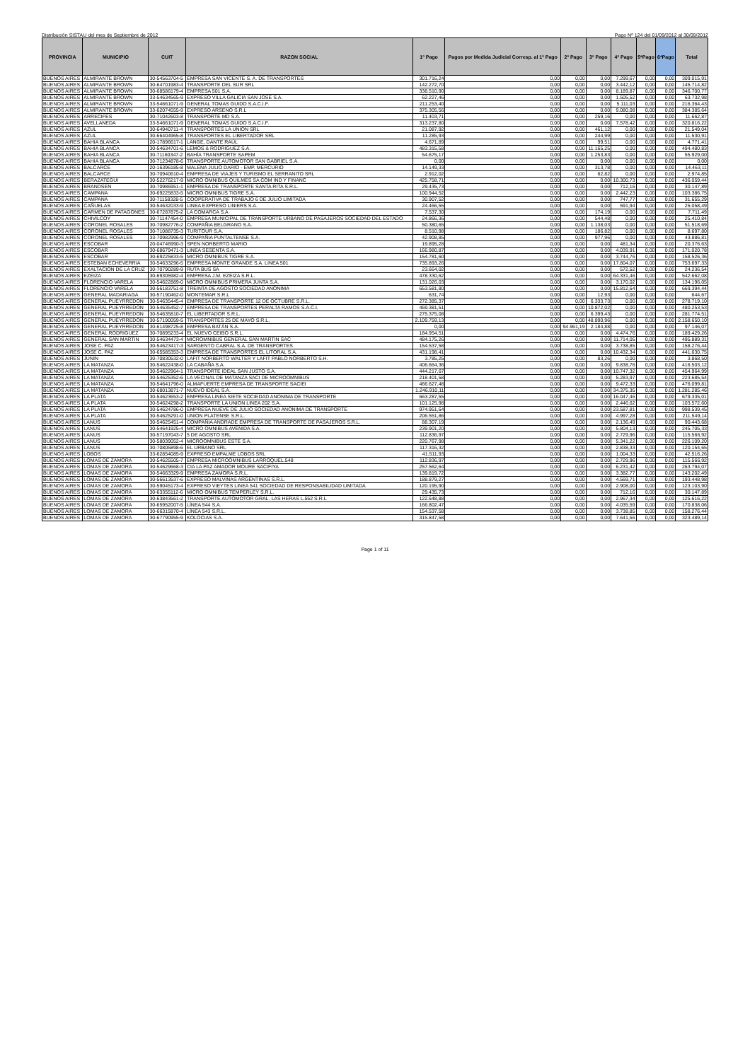Distribución SISTAU del mes de Septiembre de 2012 Pago Nº 124 del 01/09/2012 al 30/09/2012
| PROVINCIA | MUNICIPIO | CUIT | RAZON SOCIAL | 1º Pago | Pagos por Medida Judicial Corresp. al 1º Pago | 2º Pago | 3º Pago | 4º Pago | 5*Pago | 6*Pago | Total |
| --- | --- | --- | --- | --- | --- | --- | --- | --- | --- | --- | --- |
| BUENOS AIRES | ALMIRANTE BROWN | 30-54563704-5 | EMPRESA SAN VICENTE S. A. DE TRANSPORTES | 301.716,24 | 0,00 | 0,00 | 0,00 | 7.299,67 | 0,00 | 0,00 | 309.015,91 |
| BUENOS AIRES | ALMIRANTE BROWN | 30-64701983-4 | TRANSPORTE DEL SUR SRL | 142.272,70 | 0,00 | 0,00 | 0,00 | 3.442,12 | 0,00 | 0,00 | 145.714,82 |
| BUENOS AIRES | ALMIRANTE BROWN | 30-68586179-4 | EMPRESA 501 S.A. | 338.510,90 | 0,00 | 0,00 | 0,00 | 8.189,87 | 0,00 | 0,00 | 346.700,77 |
| BUENOS AIRES | ALMIRANTE BROWN | 33-54634565-9 | EXPRESO VILLA GALICIA SAN JOSE S.A. | 62.227,46 | 0,00 | 0,00 | 0,00 | 1.505,52 | 0,00 | 0,00 | 63.732,98 |
| BUENOS AIRES | ALMIRANTE BROWN | 33-54661071-9 | GENERAL TOMAS GUIDO S.A.C.I.F. | 211.253,40 | 0,00 | 0,00 | 0,00 | 5.111,03 | 0,00 | 0,00 | 216.364,43 |
| BUENOS AIRES | ALMIRANTE BROWN | 33-62074555-9 | EXPRESO ARSENO S.R.L | 375.305,56 | 0,00 | 0,00 | 0,00 | 9.080,08 | 0,00 | 0,00 | 384.385,64 |
| BUENOS AIRES | ARRECIFES | 30-71042603-8 | TRANSPORTE MD S.A. | 11.403,71 | 0,00 | 0,00 | 259,16 | 0,00 | 0,00 | 0,00 | 11.662,87 |
| BUENOS AIRES | AVELLANEDA | 33-54661071-9 | GENERAL TOMAS GUIDO S.A.C.I.F. | 313.237,80 | 0,00 | 0,00 | 0,00 | 7.578,42 | 0,00 | 0,00 | 320.816,22 |
| BUENOS AIRES | AZUL | 30-64940711-4 | TRANSPORTES LA UNION SRL | 21.087,92 | 0,00 | 0,00 | 461,12 | 0,00 | 0,00 | 0,00 | 21.549,04 |
| BUENOS AIRES | AZUL | 30-66404965-8 | TRANSPORTES EL LIBERTADOR SRL | 11.285,93 | 0,00 | 0,00 | 244,99 | 0,00 | 0,00 | 0,00 | 11.530,91 |
| BUENOS AIRES | BAHIA BLANCA | 20-17896617-1 | LANGE, DANTE RAÚL | 4.671,89 | 0,00 | 0,00 | 99,51 | 0,00 | 0,00 | 0,00 | 4.771,41 |
| BUENOS AIRES | BAHIA BLANCA | 30-54634701-6 | LEMOS & RODRIGUEZ S.A. | 483.315,58 | 0,00 | 0,00 | 11.165,25 | 0,00 | 0,00 | 0,00 | 494.480,83 |
| BUENOS AIRES | BAHIA BLANCA | 30-71160347-2 | BAHÍA TRANSPORTE SAPEM | 54.675,17 | 0,00 | 0,00 | 1.253,83 | 0,00 | 0,00 | 0,00 | 55.929,00 |
| BUENOS AIRES | BAHIA BLANCA | 30-71234878-6 | TRANSPORTE AUTOMOTOR SAN GABRIEL S.A. | 0,00 | 0,00 | 0,00 | 0,00 | 0,00 | 0,00 | 0,00 | 0,00 |
| BUENOS AIRES | BALCARCE | 20-16396185-8 | MALENA JULIO DARÍO - EMP. MERCURIO | 14.149,33 | 0,00 | 0,00 | 313,78 | 0,00 | 0,00 | 0,00 | 14.463,11 |
| BUENOS AIRES | BALCARCE | 30-70940610-4 | EMPRESA DE VIAJES Y TURISMO EL SERRANITO SRL | 2.912,02 | 0,00 | 0,00 | 62,82 | 0,00 | 0,00 | 0,00 | 2.974,85 |
| BUENOS AIRES | BERAZATEGUI | 30-52276217-9 | MICRO OMNIBUS QUILMES SA COM IND Y FINANC | 425.758,71 | 0,00 | 0,00 | 0,00 | 10.300,73 | 0,00 | 0,00 | 436.059,44 |
| BUENOS AIRES | BRANDSEN | 30-70986951-1 | EMPRESA DE TRANSPORTE SANTA RITA S.R.L. | 29.435,73 | 0,00 | 0,00 | 0,00 | 712,16 | 0,00 | 0,00 | 30.147,89 |
| BUENOS AIRES | CAMPANA | 30-69225833-5 | MICRO OMNIBUS TIGRE S.A. | 100.944,52 | 0,00 | 0,00 | 0,00 | 2.442,23 | 0,00 | 0,00 | 103.386,75 |
| BUENOS AIRES | CAMPANA | 30-71158328-5 | COOPERATIVA DE TRABAJO 6 DE JULIO LIMITADA | 30.907,52 | 0,00 | 0,00 | 0,00 | 747,77 | 0,00 | 0,00 | 31.655,29 |
| BUENOS AIRES | CAÑUELAS | 30-54632033-9 | LINEA EXPRESO LINIERS S.A. | 24.466,55 | 0,00 | 0,00 | 0,00 | 591,94 | 0,00 | 0,00 | 25.058,49 |
| BUENOS AIRES | CARMEN DE PATAGONES | 30-67287875-2 | LA COMARCA S.A | 7.537,30 | 0,00 | 0,00 | 174,19 | 0,00 | 0,00 | 0,00 | 7.711,49 |
| BUENOS AIRES | CHIVILCOY | 30-71147454-0 | EMPRESA MUNICIPAL DE TRANSPORTE URBANO DE PASAJEROS SOCIEDAD DEL ESTADO | 24.866,36 | 0,00 | 0,00 | 544,48 | 0,00 | 0,00 | 0,00 | 25.410,84 |
| BUENOS AIRES | CORONEL ROSALES | 30-70982776-2 | COMPAÑIA BELGRANO S.A. | 50.380,65 | 0,00 | 0,00 | 1.138,03 | 0,00 | 0,00 | 0,00 | 51.518,69 |
| BUENOS AIRES | CORONEL ROSALES | 30-71088735-3 | TURITOUR S.A. | 8.510,98 | 0,00 | 0,00 | 186,82 | 0,00 | 0,00 | 0,00 | 8.697,80 |
| BUENOS AIRES | CORONEL ROSALES | 33-70982996-9 | COMPAÑIA PUNTALTENSE S.A. | 42.908,85 | 0,00 | 0,00 | 977,96 | 0,00 | 0,00 | 0,00 | 43.886,81 |
| BUENOS AIRES | ESCOBAR | 20-04746990-3 | SPEN NORBERTO MARIO | 19.895,28 | 0,00 | 0,00 | 0,00 | 481,34 | 0,00 | 0,00 | 20.376,63 |
| BUENOS AIRES | ESCOBAR | 30-68679471-3 | LINEA SESENTA S.A. | 166.980,87 | 0,00 | 0,00 | 0,00 | 4.039,91 | 0,00 | 0,00 | 171.020,78 |
| BUENOS AIRES | ESCOBAR | 30-69225833-5 | MICRO OMNIBUS TIGRE S.A. | 154.781,60 | 0,00 | 0,00 | 0,00 | 3.744,76 | 0,00 | 0,00 | 158.526,36 |
| BUENOS AIRES | ESTEBAN ECHEVERRIA | 30-54633296-5 | EMPRESA MONTE GRANDE S.A. LINEA 501 | 735.893,26 | 0,00 | 0,00 | 0,00 | 17.804,07 | 0,00 | 0,00 | 753.697,33 |
| BUENOS AIRES | EXALTACION DE LA CRUZ | 30-70790289-9 | RUTA BUS SA | 23.664,02 | 0,00 | 0,00 | 0,00 | 572,52 | 0,00 | 0,00 | 24.236,54 |
| BUENOS AIRES | EZEIZA | 30-69305982-4 | EMPRESA J.M. EZEIZA S.R.L. | 478.330,62 | 0,00 | 0,00 | 0,00 | 64.331,46 | 0,00 | 0,00 | 542.662,08 |
| BUENOS AIRES | FLORENCIO VARELA | 30-54622889-0 | MICRO OMNIBUS PRIMERA JUNTA S.A. | 131.026,03 | 0,00 | 0,00 | 0,00 | 3.170,02 | 0,00 | 0,00 | 134.196,05 |
| BUENOS AIRES | FLORENCIO VARELA | 30-56183751-8 | TREINTA DE AGOSTO SOCIEDAD ANÓNIMA | 653.581,80 | 0,00 | 0,00 | 0,00 | 15.812,64 | 0,00 | 0,00 | 669.394,44 |
| BUENOS AIRES | GENERAL MADARIAGA | 30-57190462-0 | MONTEMAR S.R.L | 631,74 | 0,00 | 0,00 | 12,93 | 0,00 | 0,00 | 0,00 | 644,67 |
| BUENOS AIRES | GENERAL PUEYRREDON | 30-54635445-4 | EMPRESA DE TRANSPORTE 12 DE OCTUBRE S.R.L. | 272.385,37 | 0,00 | 0,00 | 6.333,73 | 0,00 | 0,00 | 0,00 | 278.719,10 |
| BUENOS AIRES | GENERAL PUEYRREDON | 30-54635452-7 | EMPRESA DE TRANSPORTES PERALTA RAMOS S.A.C.I. | 469.381,51 | 0,00 | 0,00 | 10.872,02 | 0,00 | 0,00 | 0,00 | 480.253,53 |
| BUENOS AIRES | GENERAL PUEYRREDON | 30-54635810-7 | EL LIBERTADOR S.R.L. | 275.375,08 | 0,00 | 0,00 | 6.399,43 | 0,00 | 0,00 | 0,00 | 281.774,51 |
| BUENOS AIRES | GENERAL PUEYRREDON | 30-57190059-5 | TRANSPORTES 25 DE MAYO S.R.L. | 2.109.759,13 | 0,00 | 0,00 | 48.890,96 | 0,00 | 0,00 | 0,00 | 2.158.650,10 |
| BUENOS AIRES | GENERAL PUEYRREDON | 30-61498725-8 | EMPRESA BATÁN S.A. | 0,00 | 0,00 | 94.961,19 | 2.184,88 | 0,00 | 0,00 | 0,00 | 97.146,07 |
| BUENOS AIRES | GENERAL RODRIGUEZ | 30-70895233-4 | EL NUEVO CEIBO S.R.L. | 184.954,51 | 0,00 | 0,00 | 0,00 | 4.474,76 | 0,00 | 0,00 | 189.429,26 |
| BUENOS AIRES | GENERAL SAN MARTIN | 30-54634473-4 | MICROMNIBUS GENERAL SAN MARTIN SAC | 484.175,26 | 0,00 | 0,00 | 0,00 | 11.714,05 | 0,00 | 0,00 | 495.889,31 |
| BUENOS AIRES | JOSE C. PAZ | 30-54623417-3 | SARGENTO CABRAL S.A. DE TRANSPORTES | 154.537,58 | 0,00 | 0,00 | 0,00 | 3.738,85 | 0,00 | 0,00 | 158.276,44 |
| BUENOS AIRES | JOSE C. PAZ | 30-65585353-3 | EMPRESA DE TRANSPORTES EL LITORAL S.A. | 431.198,41 | 0,00 | 0,00 | 0,00 | 10.432,34 | 0,00 | 0,00 | 441.630,75 |
| BUENOS AIRES | JUNIN | 30-70830532-0 | LAFIT NORBERTO WALTER Y LAFIT PABLO NORBERTO S.H. | 3.785,25 | 0,00 | 0,00 | 83,26 | 0,00 | 0,00 | 0,00 | 3.868,50 |
| BUENOS AIRES | LA MATANZA | 30-54622438-0 | LA CABAÑA S.A. | 406.664,36 | 0,00 | 0,00 | 0,00 | 9.838,76 | 0,00 | 0,00 | 416.503,12 |
| BUENOS AIRES | LA MATANZA | 30-54622964-1 | TRANSPORTE IDEAL SAN JUSTO S.A. | 444.217,67 | 0,00 | 0,00 | 0,00 | 10.747,32 | 0,00 | 0,00 | 454.964,99 |
| BUENOS AIRES | LA MATANZA | 30-54625352-6 | LA VECINAL DE MATANZA SACI DE MICROOMNIBUS | 218.401,58 | 0,00 | 0,00 | 0,00 | 5.283,97 | 0,00 | 0,00 | 223.685,54 |
| BUENOS AIRES | LA MATANZA | 30-54641796-0 | ALMAFUERTE EMPRESA DE TRANSPORTE SACIEI | 466.627,48 | 0,00 | 0,00 | 0,00 | 9.472,33 | 0,00 | 0,00 | 476.099,81 |
| BUENOS AIRES | LA MATANZA | 30-68013871-7 | NUEVO IDEAL S.A. | 1.246.910,11 | 0,00 | 0,00 | 0,00 | 34.375,35 | 0,00 | 0,00 | 1.281.285,46 |
| BUENOS AIRES | LA PLATA | 30-54623653-2 | EMPRESA LINEA SIETE SOCIEDAD ANONIMA DE TRANSPORTE | 663.287,55 | 0,00 | 0,00 | 0,00 | 16.047,46 | 0,00 | 0,00 | 679.335,01 |
| BUENOS AIRES | LA PLATA | 30-54624298-2 | TRANSPORTE LA UNION LINEA 202 S.A. | 101.125,98 | 0,00 | 0,00 | 0,00 | 2.446,62 | 0,00 | 0,00 | 103.572,60 |
| BUENOS AIRES | LA PLATA | 30-54624786-0 | EMPRESA NUEVE DE JULIO SOCIEDAD ANONIMA DE TRANSPORTE | 974.951,64 | 0,00 | 0,00 | 0,00 | 23.587,81 | 0,00 | 0,00 | 998.539,45 |
| BUENOS AIRES | LA PLATA | 30-54625291-0 | UNION PLATENSE S.R.L. | 206.551,86 | 0,00 | 0,00 | 0,00 | 4.997,28 | 0,00 | 0,00 | 211.549,14 |
| BUENOS AIRES | LANUS | 30-54625451-4 | COMPAÑIA ANDRADE EMPRESA DE TRANSPORTE DE PASAJEROS S.R.L. | 88.307,19 | 0,00 | 0,00 | 0,00 | 2.136,49 | 0,00 | 0,00 | 90.443,68 |
| BUENOS AIRES | LANUS | 30-54641925-4 | MICRO OMNIBUS AVENIDA S.A. | 239.901,20 | 0,00 | 0,00 | 0,00 | 5.804,13 | 0,00 | 0,00 | 245.705,33 |
| BUENOS AIRES | LANUS | 30-57197043-7 | 5 DE AGOSTO SRL | 112.836,97 | 0,00 | 0,00 | 0,00 | 2.729,96 | 0,00 | 0,00 | 115.566,92 |
| BUENOS AIRES | LANUS | 30-58039052-4 | MICROOMNIBUS ESTE S.A. | 220.767,98 | 0,00 | 0,00 | 0,00 | 5.341,22 | 0,00 | 0,00 | 226.109,20 |
| BUENOS AIRES | LANUS | 30-70805898-6 | EL URBANO SRL | 117.316,32 | 0,00 | 0,00 | 0,00 | 2.838,33 | 0,00 | 0,00 | 120.154,65 |
| BUENOS AIRES | LOBOS | 33-62854085-9 | EXPRESO EMPALME LOBOS SRL | 41.511,93 | 0,00 | 0,00 | 0,00 | 1.004,33 | 0,00 | 0,00 | 42.516,26 |
| BUENOS AIRES | LOMAS DE ZAMORA | 30-54625505-7 | EMPRESA MICROOMNIBUS LARROQUEL.548 | 112.836,97 | 0,00 | 0,00 | 0,00 | 2.729,96 | 0,00 | 0,00 | 115.566,92 |
| BUENOS AIRES | LOMAS DE ZAMORA | 30-54629668-3 | CIA LA PAZ AMADOR MOURE SACIFIYA | 257.562,64 | 0,00 | 0,00 | 0,00 | 6.231,42 | 0,00 | 0,00 | 263.794,07 |
| BUENOS AIRES | LOMAS DE ZAMORA | 30-54663329-9 | EMPRESA ZAMORA S.R.L. | 139.819,72 | 0,00 | 0,00 | 0,00 | 3.382,77 | 0,00 | 0,00 | 143.202,49 |
| BUENOS AIRES | LOMAS DE ZAMORA | 30-56613537-6 | EXPRESO MALVINAS ARGENTINAS S.R.L. | 188.879,27 | 0,00 | 0,00 | 0,00 | 4.569,71 | 0,00 | 0,00 | 193.448,98 |
| BUENOS AIRES | LOMAS DE ZAMORA | 30-59045173-4 | EXPRESO VIEYTES LINEA 541 SOCIEDAD DE RESPONSABILIDAD LIMITADA | 120.195,90 | 0,00 | 0,00 | 0,00 | 2.908,00 | 0,00 | 0,00 | 123.103,90 |
| BUENOS AIRES | LOMAS DE ZAMORA | 30-63355112-6 | MICRO OMNIBUS TEMPERLEY S.R.L. | 29.435,73 | 0,00 | 0,00 | 0,00 | 712,16 | 0,00 | 0,00 | 30.147,89 |
| BUENOS AIRES | LOMAS DE ZAMORA | 30-63843561-2 | TRANSPORTE AUTOMOTOR GRAL. LAS HERAS L.552 S.R.L | 122.648,88 | 0,00 | 0,00 | 0,00 | 2.967,34 | 0,00 | 0,00 | 125.616,22 |
| BUENOS AIRES | LOMAS DE ZAMORA | 30-65952007-5 | LÍNEA 544 S.A. | 166.802,47 | 0,00 | 0,00 | 0,00 | 4.035,59 | 0,00 | 0,00 | 170.838,06 |
| BUENOS AIRES | LOMAS DE ZAMORA | 30-66315870-4 | LÍNEA 543 S.R.L. | 154.537,58 | 0,00 | 0,00 | 0,00 | 3.738,85 | 0,00 | 0,00 | 158.276,44 |
| BUENOS AIRES | LOMAS DE ZAMORA | 30-67790955-9 | KOLOCIAS S.A. | 315.847,58 | 0,00 | 0,00 | 0,00 | 7.641,56 | 0,00 | 0,00 | 323.489,14 |
Page 1 of 11